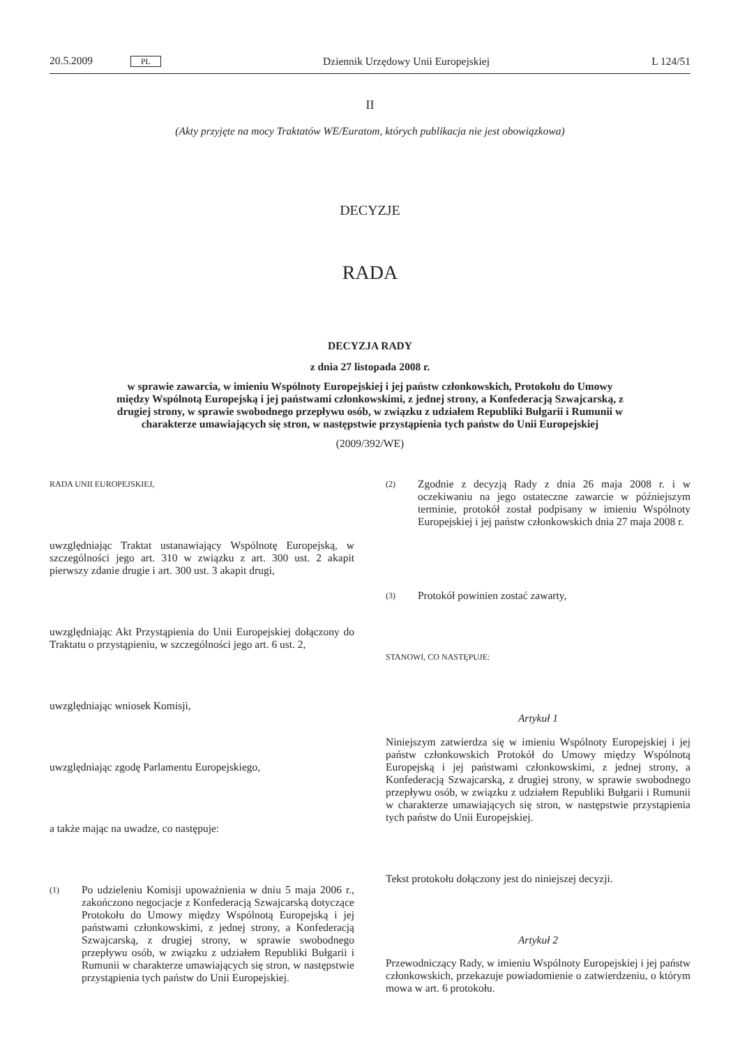20.5.2009 PL Dziennik Urzędowy Unii Europejskiej L 124/51
II
(Akty przyjęte na mocy Traktatów WE/Euratom, których publikacja nie jest obowiązkowa)
DECYZJE
RADA
DECYZJA RADY
z dnia 27 listopada 2008 r.
w sprawie zawarcia, w imieniu Wspólnoty Europejskiej i jej państw członkowskich, Protokołu do Umowy między Wspólnotą Europejską i jej państwami członkowskimi, z jednej strony, a Konfederacją Szwajcarską, z drugiej strony, w sprawie swobodnego przepływu osób, w związku z udziałem Republiki Bułgarii i Rumunii w charakterze umawiających się stron, w następstwie przystąpienia tych państw do Unii Europejskiej
(2009/392/WE)
RADA UNII EUROPEJSKIEJ,
uwzględniając Traktat ustanawiający Wspólnotę Europejską, w szczególności jego art. 310 w związku z art. 300 ust. 2 akapit pierwszy zdanie drugie i art. 300 ust. 3 akapit drugi,
uwzględniając Akt Przystąpienia do Unii Europejskiej dołączony do Traktatu o przystąpieniu, w szczególności jego art. 6 ust. 2,
uwzględniając wniosek Komisji,
uwzględniając zgodę Parlamentu Europejskiego,
a także mając na uwadze, co następuje:
(1) Po udzieleniu Komisji upoważnienia w dniu 5 maja 2006 r., zakończono negocjacje z Konfederacją Szwajcarską dotyczące Protokołu do Umowy między Wspólnotą Europejską i jej państwami członkowskimi, z jednej strony, a Konfederacją Szwajcarską, z drugiej strony, w sprawie swobodnego przepływu osób, w związku z udziałem Republiki Bułgarii i Rumunii w charakterze umawiających się stron, w następstwie przystąpienia tych państw do Unii Europejskiej.
(2) Zgodnie z decyzją Rady z dnia 26 maja 2008 r. i w oczekiwaniu na jego ostateczne zawarcie w późniejszym terminie, protokół został podpisany w imieniu Wspólnoty Europejskiej i jej państw członkowskich dnia 27 maja 2008 r.
(3) Protokół powinien zostać zawarty,
STANOWI, CO NASTĘPUJE:
Artykuł 1
Niniejszym zatwierdza się w imieniu Wspólnoty Europejskiej i jej państw członkowskich Protokół do Umowy między Wspólnotą Europejską i jej państwami członkowskimi, z jednej strony, a Konfederacją Szwajcarską, z drugiej strony, w sprawie swobodnego przepływu osób, w związku z udziałem Republiki Bułgarii i Rumunii w charakterze umawiających się stron, w następstwie przystąpienia tych państw do Unii Europejskiej.
Tekst protokołu dołączony jest do niniejszej decyzji.
Artykuł 2
Przewodniczący Rady, w imieniu Wspólnoty Europejskiej i jej państw członkowskich, przekazuje powiadomienie o zatwierdzeniu, o którym mowa w art. 6 protokołu.